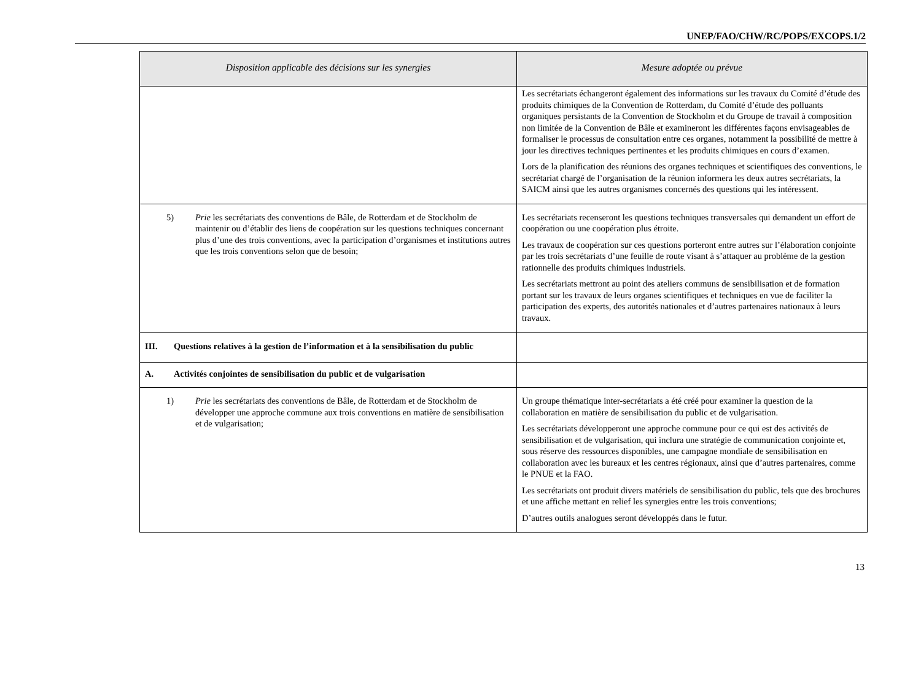UNEP/FAO/CHW/RC/POPS/EXCOPS.1/2
| Disposition applicable des décisions sur les synergies | Mesure adoptée ou prévue |
| --- | --- |
| | Les secrétariats échangeront également des informations sur les travaux du Comité d’étude des produits chimiques de la Convention de Rotterdam, du Comité d’étude des polluants organiques persistants de la Convention de Stockholm et du Groupe de travail à composition non limitée de la Convention de Bâle et examineront les différentes façons envisageables de formaliser le processus de consultation entre ces organes, notamment la possibilité de mettre à jour les directives techniques pertinentes et les produits chimiques en cours d’examen. Lors de la planification des réunions des organes techniques et scientifiques des conventions, le secrétariat chargé de l’organisation de la réunion informera les deux autres secrétariats, la SAICM ainsi que les autres organismes concernés des questions qui les intéressent. |
| 5) Prie les secrétariats des conventions de Bâle, de Rotterdam et de Stockholm de maintenir ou d’établir des liens de coopération sur les questions techniques concernant plus d’une des trois conventions, avec la participation d’organismes et institutions autres que les trois conventions selon que de besoin; | Les secrétariats recenseront les questions techniques transversales qui demandent un effort de coopération ou une coopération plus étroite. Les travaux de coopération sur ces questions porteront entre autres sur l’élaboration conjointe par les trois secrétariats d’une feuille de route visant à s’attaquer au problème de la gestion rationnelle des produits chimiques industriels. Les secrétariats mettront au point des ateliers communs de sensibilisation et de formation portant sur les travaux de leurs organes scientifiques et techniques en vue de faciliter la participation des experts, des autorités nationales et d’autres partenaires nationaux à leurs travaux. |
| III. Questions relatives à la gestion de l’information et à la sensibilisation du public | |
| A. Activités conjointes de sensibilisation du public et de vulgarisation | |
| 1) Prie les secrétariats des conventions de Bâle, de Rotterdam et de Stockholm de développer une approche commune aux trois conventions en matière de sensibilisation et de vulgarisation; | Un groupe thématique inter-secrétariats a été créé pour examiner la question de la collaboration en matière de sensibilisation du public et de vulgarisation. Les secrétariats développeront une approche commune pour ce qui est des activités de sensibilisation et de vulgarisation, qui inclura une stratégie de communication conjointe et, sous réserve des ressources disponibles, une campagne mondiale de sensibilisation en collaboration avec les bureaux et les centres régionaux, ainsi que d’autres partenaires, comme le PNUE et la FAO. Les secrétariats ont produit divers matériels de sensibilisation du public, tels que des brochures et une affiche mettant en relief les synergies entre les trois conventions; D’autres outils analogues seront développés dans le futur. |
13